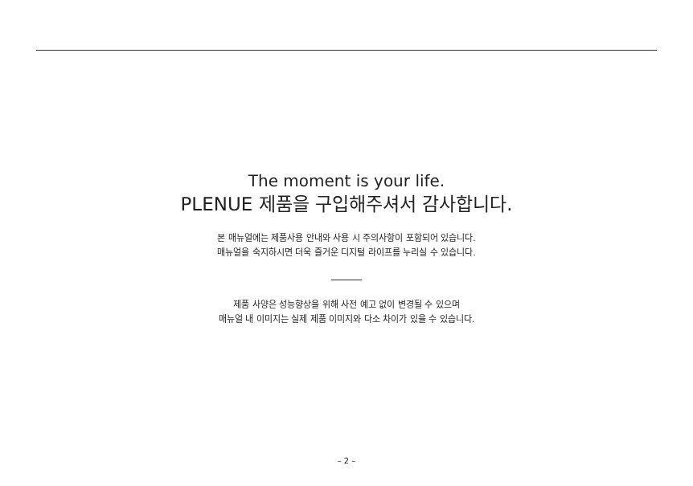The moment is your life.
PLENUE 제품을 구입해주셔서 감사합니다.
본 매뉴얼에는 제품사용 안내와 사용 시 주의사항이 포함되어 있습니다.
매뉴얼을 숙지하시면 더욱 즐거운 디지털 라이프를 누리실 수 있습니다.
제품 사양은 성능향상을 위해 사전 예고 없이 변경될 수 있으며
매뉴얼 내 이미지는 실제 제품 이미지와 다소 차이가 있을 수 있습니다.
– 2 –